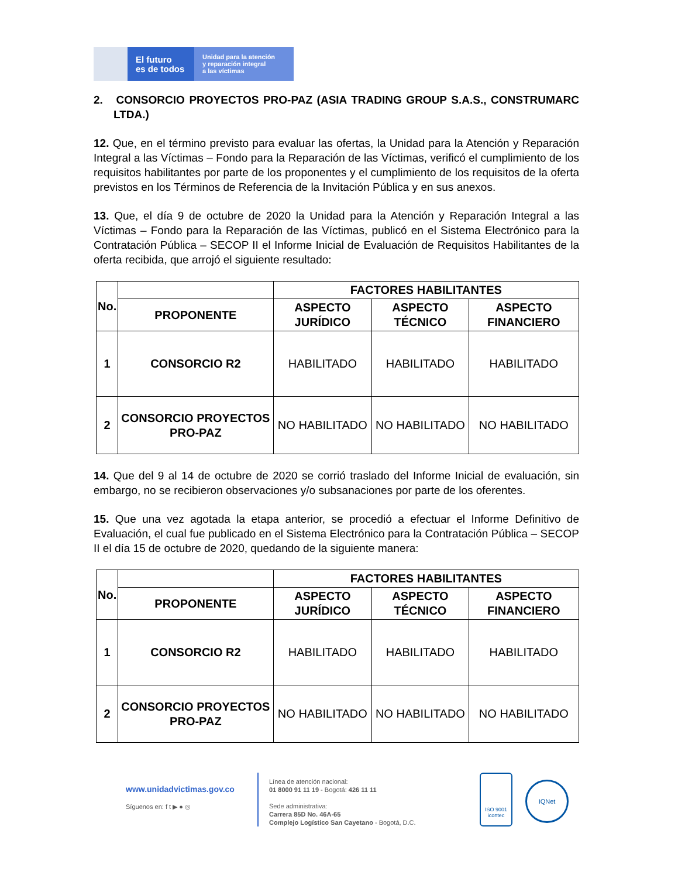El futuro
es de todos
Unidad para la atención
y reparación integral
a las víctimas
2. CONSORCIO PROYECTOS PRO-PAZ (ASIA TRADING GROUP S.A.S., CONSTRUMARC LTDA.)
12. Que, en el término previsto para evaluar las ofertas, la Unidad para la Atención y Reparación Integral a las Víctimas – Fondo para la Reparación de las Víctimas, verificó el cumplimiento de los requisitos habilitantes por parte de los proponentes y el cumplimiento de los requisitos de la oferta previstos en los Términos de Referencia de la Invitación Pública y en sus anexos.
13. Que, el día 9 de octubre de 2020 la Unidad para la Atención y Reparación Integral a las Víctimas – Fondo para la Reparación de las Víctimas, publicó en el Sistema Electrónico para la Contratación Pública – SECOP II el Informe Inicial de Evaluación de Requisitos Habilitantes de la oferta recibida, que arrojó el siguiente resultado:
| No. | | FACTORES HABILITANTES | | |
| --- | --- | --- | --- | --- |
| | PROPONENTE | ASPECTO JURÍDICO | ASPECTO TÉCNICO | ASPECTO FINANCIERO |
| 1 | CONSORCIO R2 | HABILITADO | HABILITADO | HABILITADO |
| 2 | CONSORCIO PROYECTOS PRO-PAZ | NO HABILITADO | NO HABILITADO | NO HABILITADO |
14. Que del 9 al 14 de octubre de 2020 se corrió traslado del Informe Inicial de evaluación, sin embargo, no se recibieron observaciones y/o subsanaciones por parte de los oferentes.
15. Que una vez agotada la etapa anterior, se procedió a efectuar el Informe Definitivo de Evaluación, el cual fue publicado en el Sistema Electrónico para la Contratación Pública – SECOP II el día 15 de octubre de 2020, quedando de la siguiente manera:
| No. | | FACTORES HABILITANTES | | |
| --- | --- | --- | --- | --- |
| | PROPONENTE | ASPECTO JURÍDICO | ASPECTO TÉCNICO | ASPECTO FINANCIERO |
| 1 | CONSORCIO R2 | HABILITADO | HABILITADO | HABILITADO |
| 2 | CONSORCIO PROYECTOS PRO-PAZ | NO HABILITADO | NO HABILITADO | NO HABILITADO |
www.unidadvictimas.gov.co
Síguenos en: f t ▶ ● ◎
Línea de atención nacional:
01 8000 91 11 19 - Bogotá: 426 11 11
Sede administrativa:
Carrera 85D No. 46A-65
Complejo Logístico San Cayetano - Bogotá, D.C.
ISO 9001
icontec
IQNet